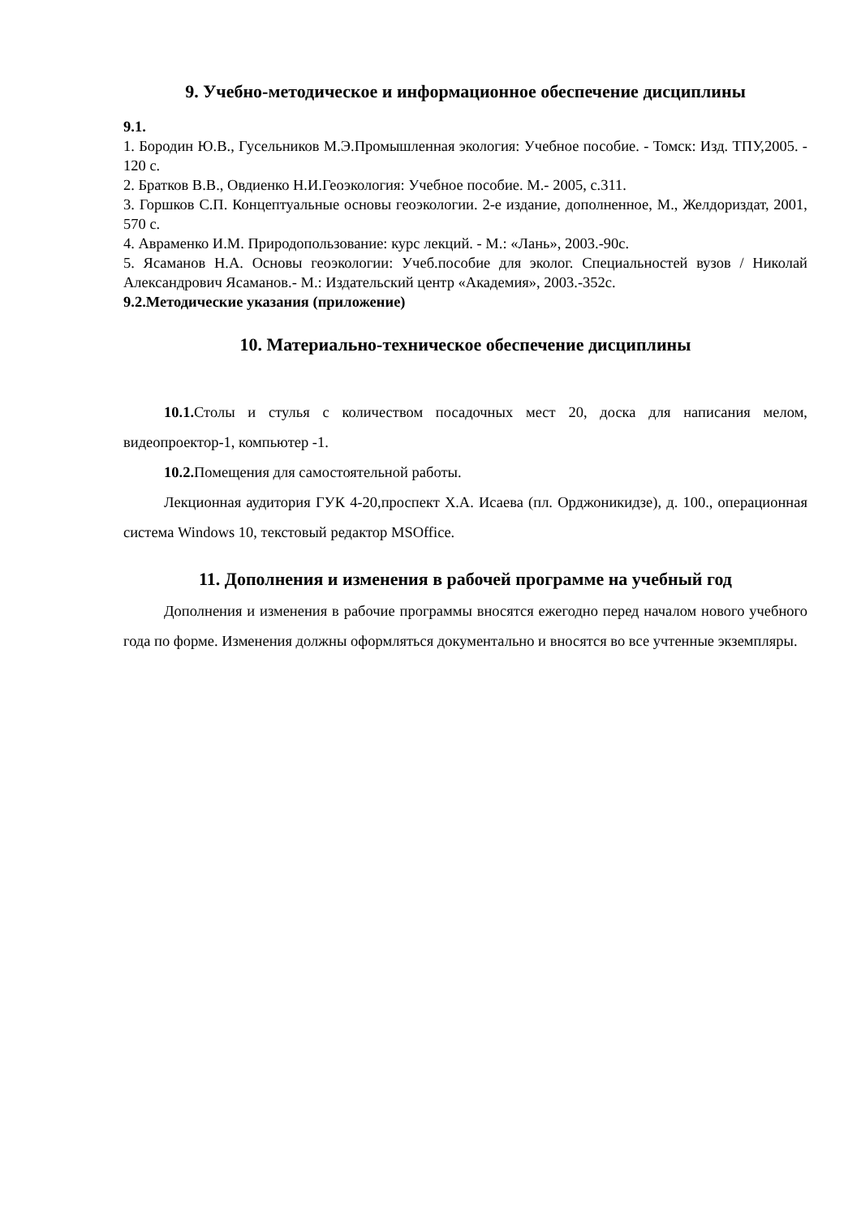9. Учебно-методическое и информационное обеспечение дисциплины
9.1.
1. Бородин Ю.В., Гусельников М.Э.Промышленная экология: Учебное пособие. - Томск: Изд. ТПУ,2005. - 120 с.
2. Братков В.В., Овдиенко Н.И.Геоэкология: Учебное пособие. М.- 2005, с.311.
3. Горшков С.П. Концептуальные основы геоэкологии. 2-е издание, дополненное, М., Желдориздат, 2001, 570 с.
4. Авраменко И.М. Природопользование: курс лекций. - М.: «Лань», 2003.-90с.
5. Ясаманов Н.А. Основы геоэкологии: Учеб.пособие для эколог. Специальностей вузов / Николай Александрович Ясаманов.- М.: Издательский центр «Академия», 2003.-352с.
9.2.Методические указания (приложение)
10. Материально-техническое обеспечение дисциплины
10.1. Столы и стулья с количеством посадочных мест 20, доска для написания мелом, видеопроектор-1, компьютер -1.
10.2. Помещения для самостоятельной работы.
Лекционная аудитория ГУК 4-20,проспект Х.А. Исаева (пл. Орджоникидзе), д. 100., операционная система Windows 10, текстовый редактор MSOffice.
11. Дополнения и изменения в рабочей программе на учебный год
Дополнения и изменения в рабочие программы вносятся ежегодно перед началом нового учебного года по форме. Изменения должны оформляться документально и вносятся во все учтенные экземпляры.